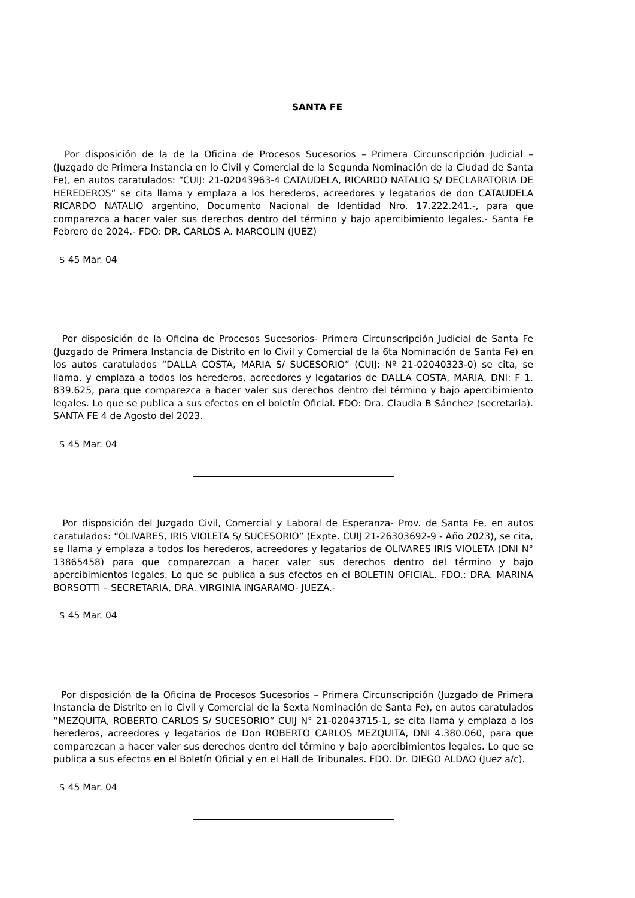SANTA FE
Por disposición de la de la Oficina de Procesos Sucesorios – Primera Circunscripción Judicial – (Juzgado de Primera Instancia en lo Civil y Comercial de la Segunda Nominación de la Ciudad de Santa Fe), en autos caratulados: “CUIJ: 21-02043963-4 CATAUDELA, RICARDO NATALIO S/ DECLARATORIA DE HEREDEROS” se cita llama y emplaza a los herederos, acreedores y legatarios de don CATAUDELA RICARDO NATALIO argentino, Documento Nacional de Identidad Nro. 17.222.241.-, para que comparezca a hacer valer sus derechos dentro del término y bajo apercibimiento legales.- Santa Fe Febrero de 2024.- FDO: DR. CARLOS A. MARCOLIN (JUEZ)
$ 45 Mar. 04
Por disposición de la Oficina de Procesos Sucesorios- Primera Circunscripción Judicial de Santa Fe (Juzgado de Primera Instancia de Distrito en lo Civil y Comercial de la 6ta Nominación de Santa Fe) en los autos caratulados “DALLA COSTA, MARIA S/ SUCESORIO” (CUIJ: Nº 21-02040323-0) se cita, se llama, y emplaza a todos los herederos, acreedores y legatarios de DALLA COSTA, MARIA, DNI: F 1. 839.625, para que comparezca a hacer valer sus derechos dentro del término y bajo apercibimiento legales. Lo que se publica a sus efectos en el boletín Oficial. FDO: Dra. Claudia B Sánchez (secretaria). SANTA FE 4 de Agosto del 2023.
$ 45 Mar. 04
Por disposición del Juzgado Civil, Comercial y Laboral de Esperanza- Prov. de Santa Fe, en autos caratulados: “OLIVARES, IRIS VIOLETA S/ SUCESORIO” (Expte. CUIJ 21-26303692-9 - Año 2023), se cita, se llama y emplaza a todos los herederos, acreedores y legatarios de OLIVARES IRIS VIOLETA (DNI N° 13865458) para que comparezcan a hacer valer sus derechos dentro del término y bajo apercibimientos legales. Lo que se publica a sus efectos en el BOLETIN OFICIAL. FDO.: DRA. MARINA BORSOTTI – SECRETARIA, DRA. VIRGINIA INGARAMO- JUEZA.-
$ 45 Mar. 04
Por disposición de la Oficina de Procesos Sucesorios – Primera Circunscripción (Juzgado de Primera Instancia de Distrito en lo Civil y Comercial de la Sexta Nominación de Santa Fe), en autos caratulados “MEZQUITA, ROBERTO CARLOS S/ SUCESORIO” CUIJ N° 21-02043715-1, se cita llama y emplaza a los herederos, acreedores y legatarios de Don ROBERTO CARLOS MEZQUITA, DNI 4.380.060, para que comparezcan a hacer valer sus derechos dentro del término y bajo apercibimientos legales. Lo que se publica a sus efectos en el Boletín Oficial y en el Hall de Tribunales. FDO. Dr. DIEGO ALDAO (Juez a/c).
$ 45 Mar. 04